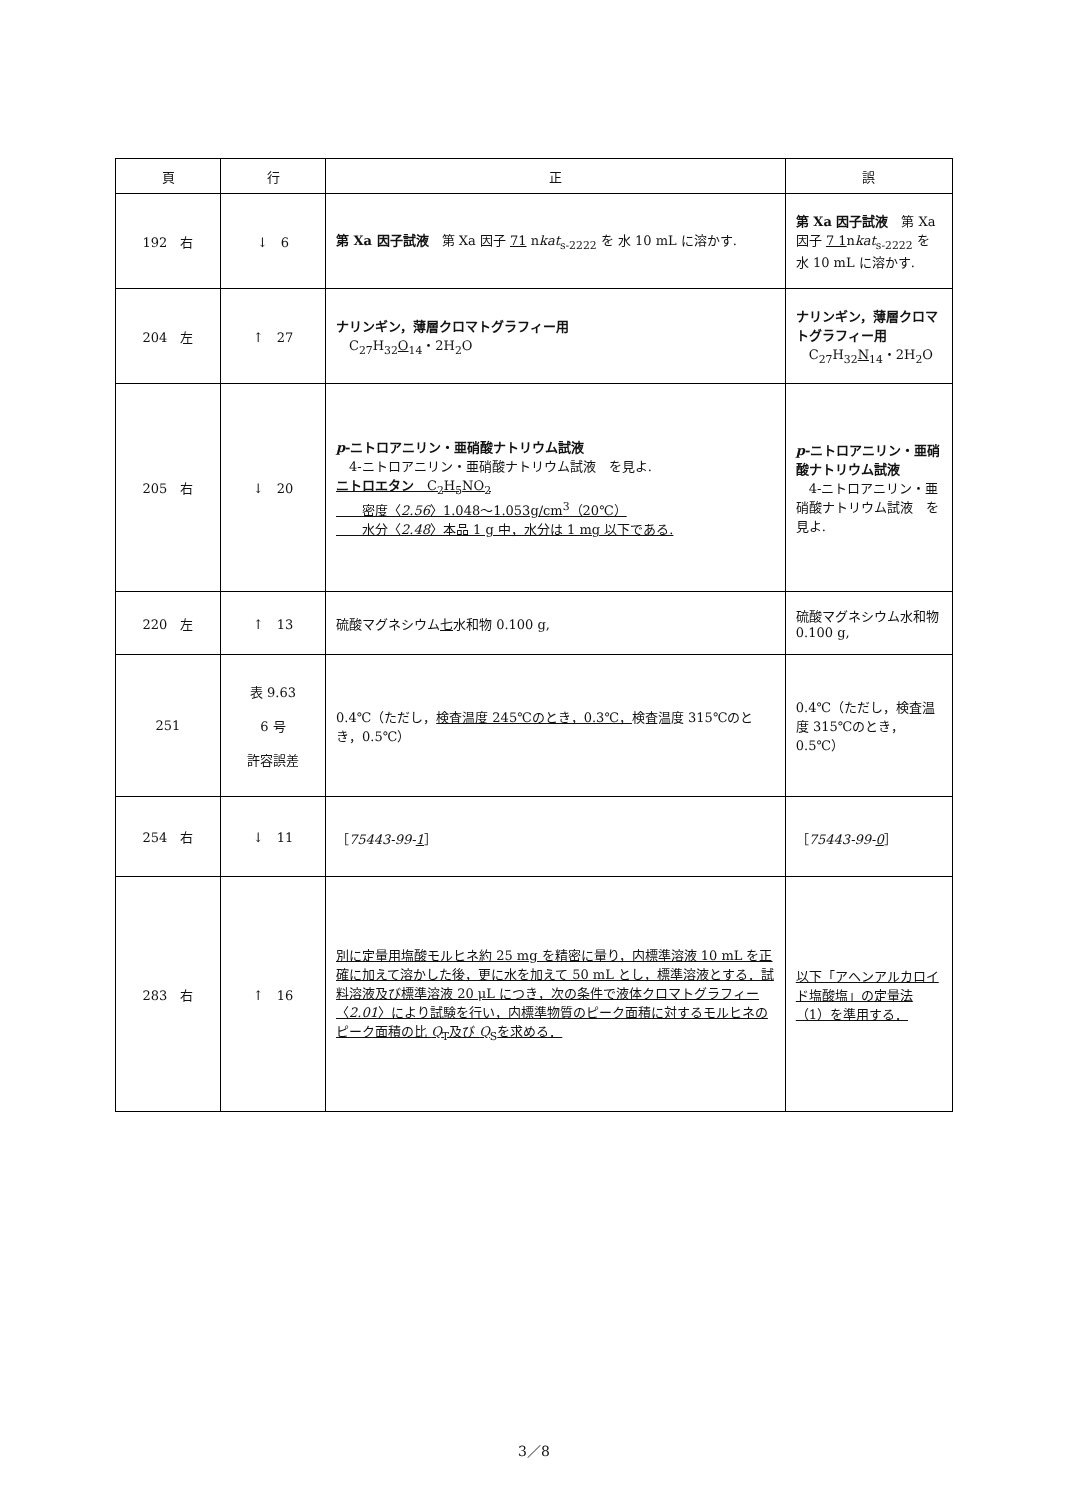| 頁 | 行 | 正 | 誤 |
| --- | --- | --- | --- |
| 192 右 | ↓ 6 | 第 Xa 因子試液 第 Xa 因子 71 n kat<sub>s-2222</sub> を 水 10 mL に溶かす. | 第 Xa 因子試液 第 Xa 因子 7 1 n kat<sub>s-2222</sub> を 水 10 mL に溶かす. |
| 204 左 | ↑ 27 | ナリンギン，薄層クロマトグラフィー用 C<sub>27</sub>H<sub>32</sub> O<sub>14</sub>・2H<sub>2</sub>O | ナリンギン，薄層クロマトグラフィー用 C<sub>27</sub>H<sub>32</sub> N<sub>14</sub>・2H<sub>2</sub>O |
| 205 右 | ↓ 20 | p -ニトロアニリン・亜硝酸ナトリウム試液 4-ニトロアニリン・亜硝酸ナトリウム試液 を見よ. ニトロエタン C<sub>2</sub>H<sub>5</sub>NO<sub>2</sub> 密度〈 2.56 〉1.048～1.053g/cm<sup>3</sup>（20℃） 水分〈 2.48 〉本品 1 g 中，水分は 1 mg 以下である. | p -ニトロアニリン・亜硝酸ナトリウム試液 4-ニトロアニリン・亜硝酸ナトリウム試液 を見よ. |
| 220 左 | ↑ 13 | 硫酸マグネシウム 七 水和物 0.100 g, | 硫酸マグネシウム水和物 0.100 g, |
| 251 | 表 9.63 6 号 許容誤差 | 0.4℃（ただし， 検査温度 245℃のとき，0.3℃， 検査温度 315℃のとき，0.5℃） | 0.4℃（ただし，検査温度 315℃のとき，0.5℃） |
| 254 右 | ↓ 11 | ［ 75443-99- 1 ］ | ［ 75443-99- 0 ］ |
| 283 右 | ↑ 16 | 別に定量用塩酸モルヒネ約 25 mg を精密に量り，内標準溶液 10 mL を正確に加えて溶かした後，更に水を加えて 50 mL とし，標準溶液とする．試料溶液及び標準溶液 20 μL につき，次の条件で液体クロマトグラフィー〈 2.01 〉により試験を行い，内標準物質のピーク面積に対するモルヒネのピーク面積の比 Q<sub>T</sub>及び Q<sub>S</sub>を求める． | 以下「アヘンアルカロイド塩酸塩」の定量法（1）を準用する． |
3／8